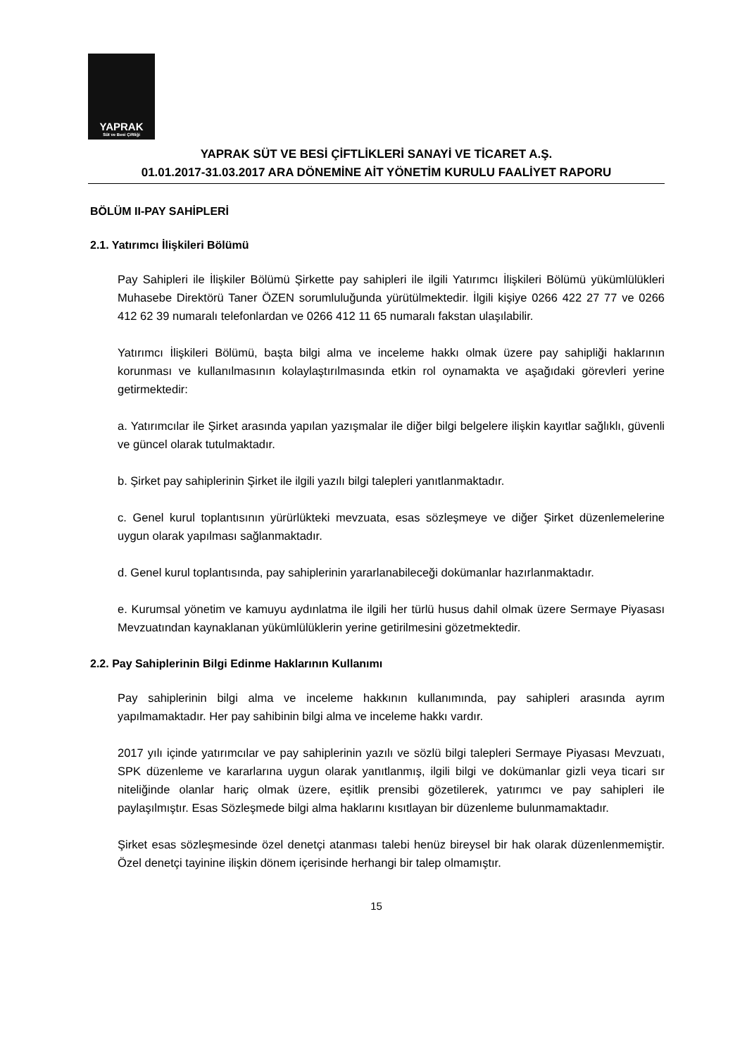YAPRAK
Süt ve Besi Çiftliği
YAPRAK SÜT VE BESİ ÇİFTLİKLERİ SANAYİ VE TİCARET A.Ş.
01.01.2017-31.03.2017 ARA DÖNEMİNE AİT YÖNETİM KURULU FAALİYET RAPORU
BÖLÜM II-PAY SAHİPLERİ
2.1. Yatırımcı İlişkileri Bölümü
Pay Sahipleri ile İlişkiler Bölümü Şirkette pay sahipleri ile ilgili Yatırımcı İlişkileri Bölümü yükümlülükleri Muhasebe Direktörü Taner ÖZEN sorumluluğunda yürütülmektedir. İlgili kişiye 0266 422 27 77 ve 0266 412 62 39 numaralı telefonlardan ve 0266 412 11 65 numaralı fakstan ulaşılabilir.
Yatırımcı İlişkileri Bölümü, başta bilgi alma ve inceleme hakkı olmak üzere pay sahipliği haklarının korunması ve kullanılmasının kolaylaştırılmasında etkin rol oynamakta ve aşağıdaki görevleri yerine getirmektedir:
a. Yatırımcılar ile Şirket arasında yapılan yazışmalar ile diğer bilgi belgelere ilişkin kayıtlar sağlıklı, güvenli ve güncel olarak tutulmaktadır.
b. Şirket pay sahiplerinin Şirket ile ilgili yazılı bilgi talepleri yanıtlanmaktadır.
c. Genel kurul toplantısının yürürlükteki mevzuata, esas sözleşmeye ve diğer Şirket düzenlemelerine uygun olarak yapılması sağlanmaktadır.
d. Genel kurul toplantısında, pay sahiplerinin yararlanabileceği dokümanlar hazırlanmaktadır.
e. Kurumsal yönetim ve kamuyu aydınlatma ile ilgili her türlü husus dahil olmak üzere Sermaye Piyasası Mevzuatından kaynaklanan yükümlülüklerin yerine getirilmesini gözetmektedir.
2.2. Pay Sahiplerinin Bilgi Edinme Haklarının Kullanımı
Pay sahiplerinin bilgi alma ve inceleme hakkının kullanımında, pay sahipleri arasında ayrım yapılmamaktadır. Her pay sahibinin bilgi alma ve inceleme hakkı vardır.
2017 yılı içinde yatırımcılar ve pay sahiplerinin yazılı ve sözlü bilgi talepleri Sermaye Piyasası Mevzuatı, SPK düzenleme ve kararlarına uygun olarak yanıtlanmış, ilgili bilgi ve dokümanlar gizli veya ticari sır niteliğinde olanlar hariç olmak üzere, eşitlik prensibi gözetilerek, yatırımcı ve pay sahipleri ile paylaşılmıştır. Esas Sözleşmede bilgi alma haklarını kısıtlayan bir düzenleme bulunmamaktadır.
Şirket esas sözleşmesinde özel denetçi atanması talebi henüz bireysel bir hak olarak düzenlenmemiştir. Özel denetçi tayinine ilişkin dönem içerisinde herhangi bir talep olmamıştır.
15